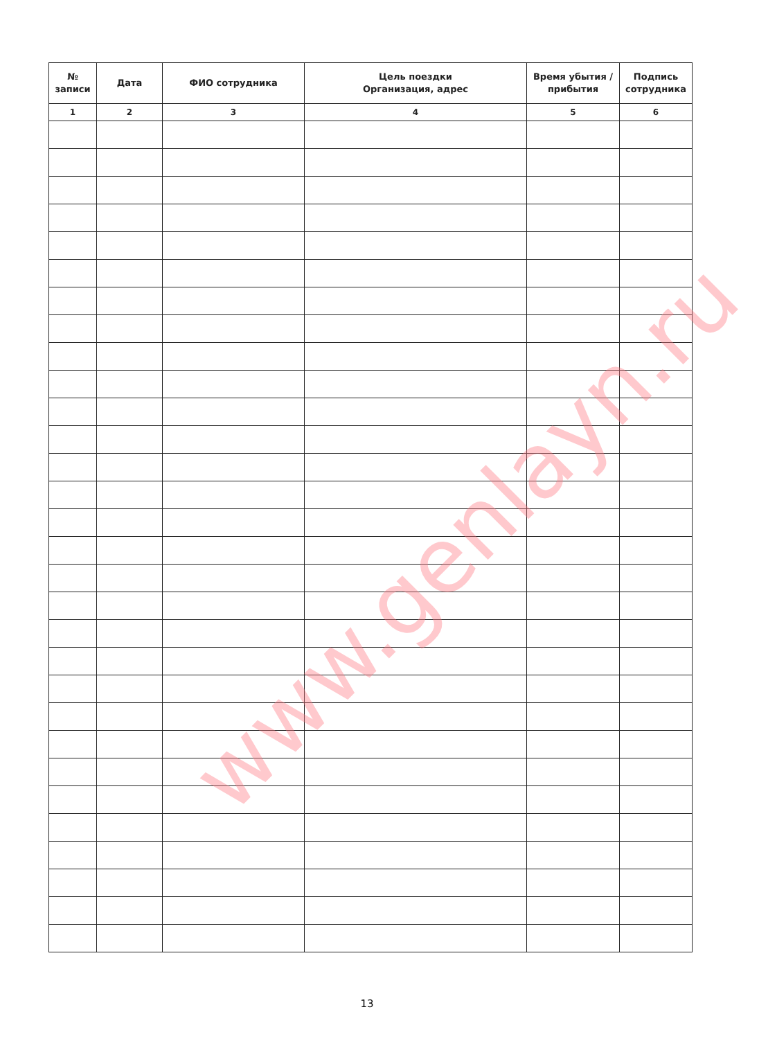| № записи | Дата | ФИО сотрудника | Цель поездки Организация, адрес | Время убытия / прибытия | Подпись сотрудника |
| --- | --- | --- | --- | --- | --- |
| 1 | 2 | 3 | 4 | 5 | 6 |
www.genlayn.ru
13